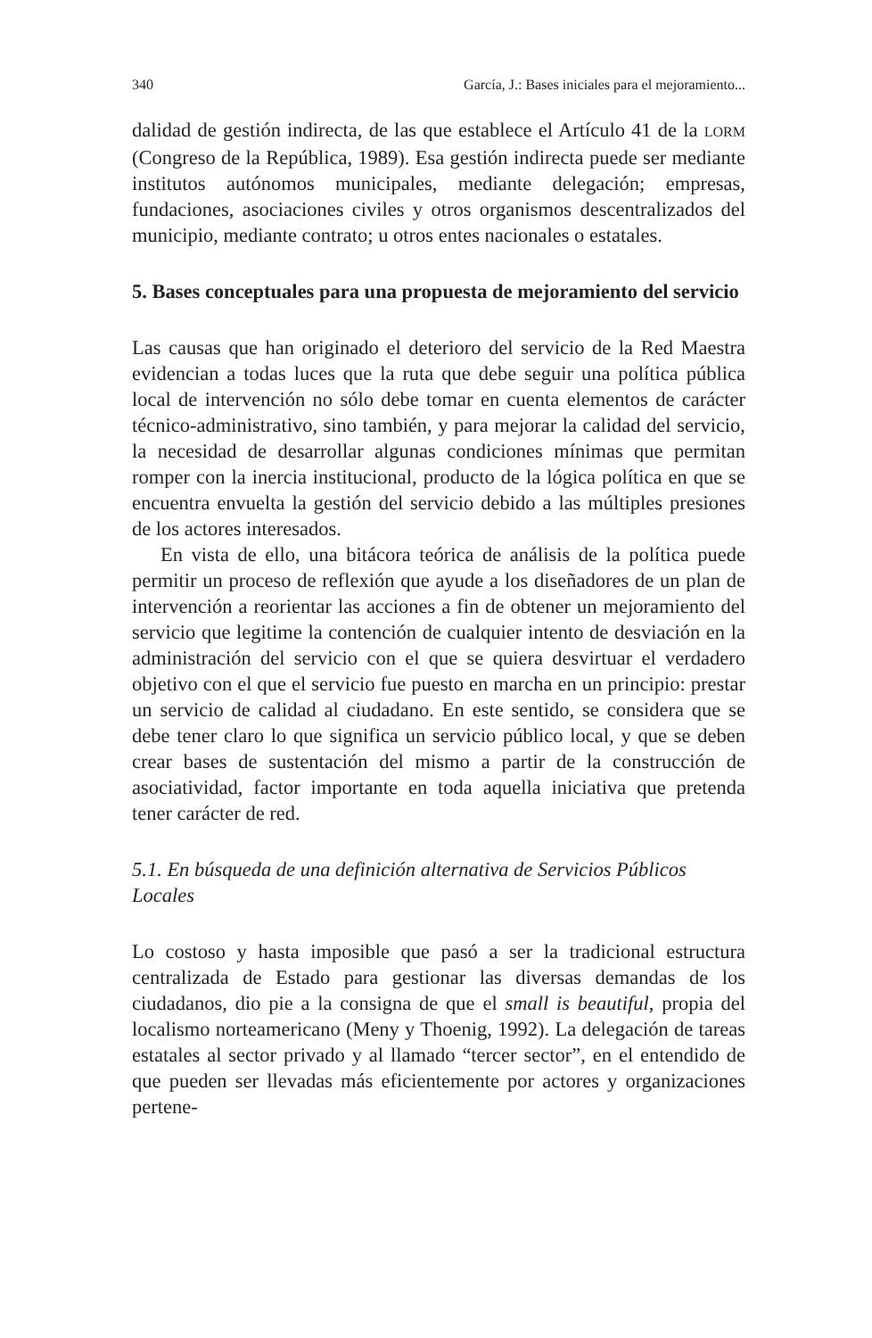340 García, J.: Bases iniciales para el mejoramiento...
dalidad de gestión indirecta, de las que establece el Artículo 41 de la LORM (Congreso de la República, 1989). Esa gestión indirecta puede ser mediante institutos autónomos municipales, mediante delegación; empresas, fundaciones, asociaciones civiles y otros organismos descentralizados del municipio, mediante contrato; u otros entes nacionales o estatales.
5. Bases conceptuales para una propuesta de mejoramiento del servicio
Las causas que han originado el deterioro del servicio de la Red Maestra evidencian a todas luces que la ruta que debe seguir una política pública local de intervención no sólo debe tomar en cuenta elementos de carácter técnico-administrativo, sino también, y para mejorar la calidad del servicio, la necesidad de desarrollar algunas condiciones mínimas que permitan romper con la inercia institucional, producto de la lógica política en que se encuentra envuelta la gestión del servicio debido a las múltiples presiones de los actores interesados.
En vista de ello, una bitácora teórica de análisis de la política puede permitir un proceso de reflexión que ayude a los diseñadores de un plan de intervención a reorientar las acciones a fin de obtener un mejoramiento del servicio que legitime la contención de cualquier intento de desviación en la administración del servicio con el que se quiera desvirtuar el verdadero objetivo con el que el servicio fue puesto en marcha en un principio: prestar un servicio de calidad al ciudadano. En este sentido, se considera que se debe tener claro lo que significa un servicio público local, y que se deben crear bases de sustentación del mismo a partir de la construcción de asociatividad, factor importante en toda aquella iniciativa que pretenda tener carácter de red.
5.1. En búsqueda de una definición alternativa de Servicios Públicos Locales
Lo costoso y hasta imposible que pasó a ser la tradicional estructura centralizada de Estado para gestionar las diversas demandas de los ciudadanos, dio pie a la consigna de que el small is beautiful, propia del localismo norteamericano (Meny y Thoenig, 1992). La delegación de tareas estatales al sector privado y al llamado “tercer sector”, en el entendido de que pueden ser llevadas más eficientemente por actores y organizaciones pertene-